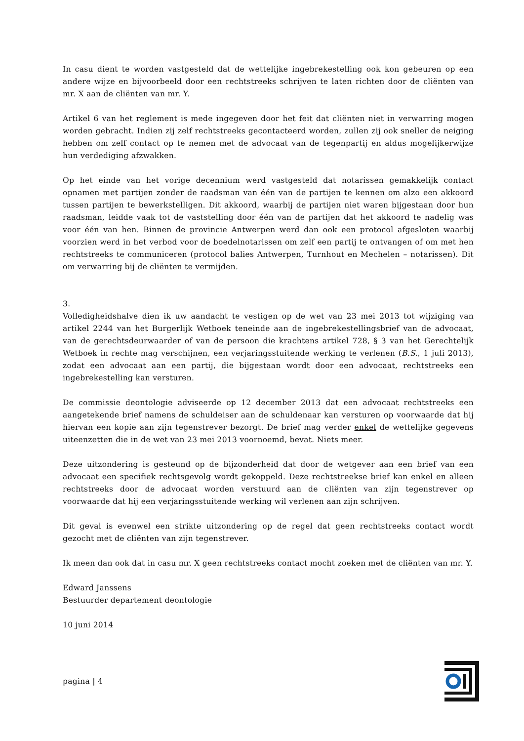In casu dient te worden vastgesteld dat de wettelijke ingebrekestelling ook kon gebeuren op een andere wijze en bijvoorbeeld door een rechtstreeks schrijven te laten richten door de cliënten van mr. X aan de cliënten van mr. Y.
Artikel 6 van het reglement is mede ingegeven door het feit dat cliënten niet in verwarring mogen worden gebracht. Indien zij zelf rechtstreeks gecontacteerd worden, zullen zij ook sneller de neiging hebben om zelf contact op te nemen met de advocaat van de tegenpartij en aldus mogelijkerwijze hun verdediging afzwakken.
Op het einde van het vorige decennium werd vastgesteld dat notarissen gemakkelijk contact opnamen met partijen zonder de raadsman van één van de partijen te kennen om alzo een akkoord tussen partijen te bewerkstelligen. Dit akkoord, waarbij de partijen niet waren bijgestaan door hun raadsman, leidde vaak tot de vaststelling door één van de partijen dat het akkoord te nadelig was voor één van hen. Binnen de provincie Antwerpen werd dan ook een protocol afgesloten waarbij voorzien werd in het verbod voor de boedelnotarissen om zelf een partij te ontvangen of om met hen rechtstreeks te communiceren (protocol balies Antwerpen, Turnhout en Mechelen – notarissen). Dit om verwarring bij de cliënten te vermijden.
3.
Volledigheidshalve dien ik uw aandacht te vestigen op de wet van 23 mei 2013 tot wijziging van artikel 2244 van het Burgerlijk Wetboek teneinde aan de ingebrekestellingsbrief van de advocaat, van de gerechtsdeurwaarder of van de persoon die krachtens artikel 728, § 3 van het Gerechtelijk Wetboek in rechte mag verschijnen, een verjaringsstuitende werking te verlenen (B.S., 1 juli 2013), zodat een advocaat aan een partij, die bijgestaan wordt door een advocaat, rechtstreeks een ingebrekestelling kan versturen.
De commissie deontologie adviseerde op 12 december 2013 dat een advocaat rechtstreeks een aangetekende brief namens de schuldeiser aan de schuldenaar kan versturen op voorwaarde dat hij hiervan een kopie aan zijn tegenstrever bezorgt. De brief mag verder enkel de wettelijke gegevens uiteenzetten die in de wet van 23 mei 2013 voornoemd, bevat. Niets meer.
Deze uitzondering is gesteund op de bijzonderheid dat door de wetgever aan een brief van een advocaat een specifiek rechtsgevolg wordt gekoppeld. Deze rechtstreekse brief kan enkel en alleen rechtstreeks door de advocaat worden verstuurd aan de cliënten van zijn tegenstrever op voorwaarde dat hij een verjaringsstuitende werking wil verlenen aan zijn schrijven.
Dit geval is evenwel een strikte uitzondering op de regel dat geen rechtstreeks contact wordt gezocht met de cliënten van zijn tegenstrever.
Ik meen dan ook dat in casu mr. X geen rechtstreeks contact mocht zoeken met de cliënten van mr. Y.
Edward Janssens
Bestuurder departement deontologie
10 juni 2014
pagina | 4